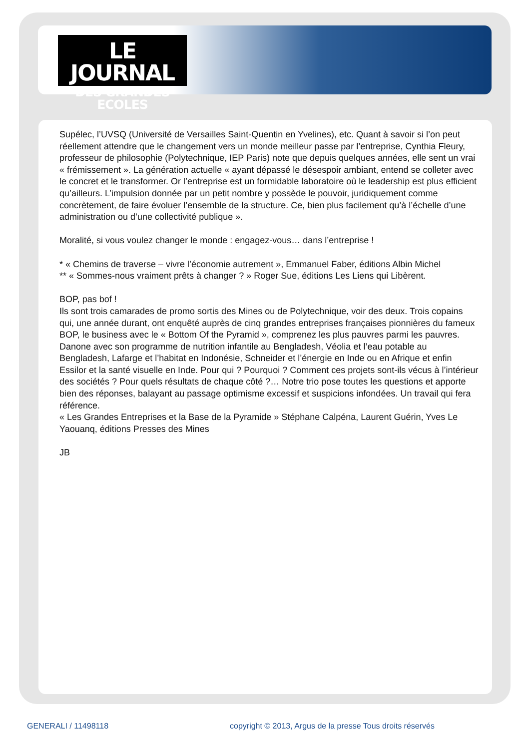LE JOURNAL
DES GRANDES ECOLES
Supélec, l’UVSQ (Université de Versailles Saint-Quentin en Yvelines), etc. Quant à savoir si l’on peut réellement attendre que le changement vers un monde meilleur passe par l’entreprise, Cynthia Fleury, professeur de philosophie (Polytechnique, IEP Paris) note que depuis quelques années, elle sent un vrai « frémissement ». La génération actuelle « ayant dépassé le désespoir ambiant, entend se colleter avec le concret et le transformer. Or l’entreprise est un formidable laboratoire où le leadership est plus efficient qu’ailleurs. L’impulsion donnée par un petit nombre y possède le pouvoir, juridiquement comme concrètement, de faire évoluer l’ensemble de la structure. Ce, bien plus facilement qu’à l’échelle d’une administration ou d’une collectivité publique ».
Moralité, si vous voulez changer le monde : engagez-vous… dans l’entreprise !
* « Chemins de traverse – vivre l’économie autrement », Emmanuel Faber, éditions Albin Michel
** « Sommes-nous vraiment prêts à changer ? » Roger Sue, éditions Les Liens qui Libèrent.
BOP, pas bof !
Ils sont trois camarades de promo sortis des Mines ou de Polytechnique, voir des deux. Trois copains qui, une année durant, ont enquêté auprès de cinq grandes entreprises françaises pionnières du fameux BOP, le business avec le « Bottom Of the Pyramid », comprenez les plus pauvres parmi les pauvres. Danone avec son programme de nutrition infantile au Bengladesh, Véolia et l’eau potable au Bengladesh, Lafarge et l’habitat en Indonésie, Schneider et l’énergie en Inde ou en Afrique et enfin Essilor et la santé visuelle en Inde. Pour qui ? Pourquoi ? Comment ces projets sont-ils vécus à l’intérieur des sociétés ? Pour quels résultats de chaque côté ?… Notre trio pose toutes les questions et apporte bien des réponses, balayant au passage optimisme excessif et suspicions infondées. Un travail qui fera référence.
« Les Grandes Entreprises et la Base de la Pyramide » Stéphane Calpéna, Laurent Guérin, Yves Le Yaouanq, éditions Presses des Mines
JB
GENERALI / 11498118
copyright © 2013, Argus de la presse Tous droits réservés